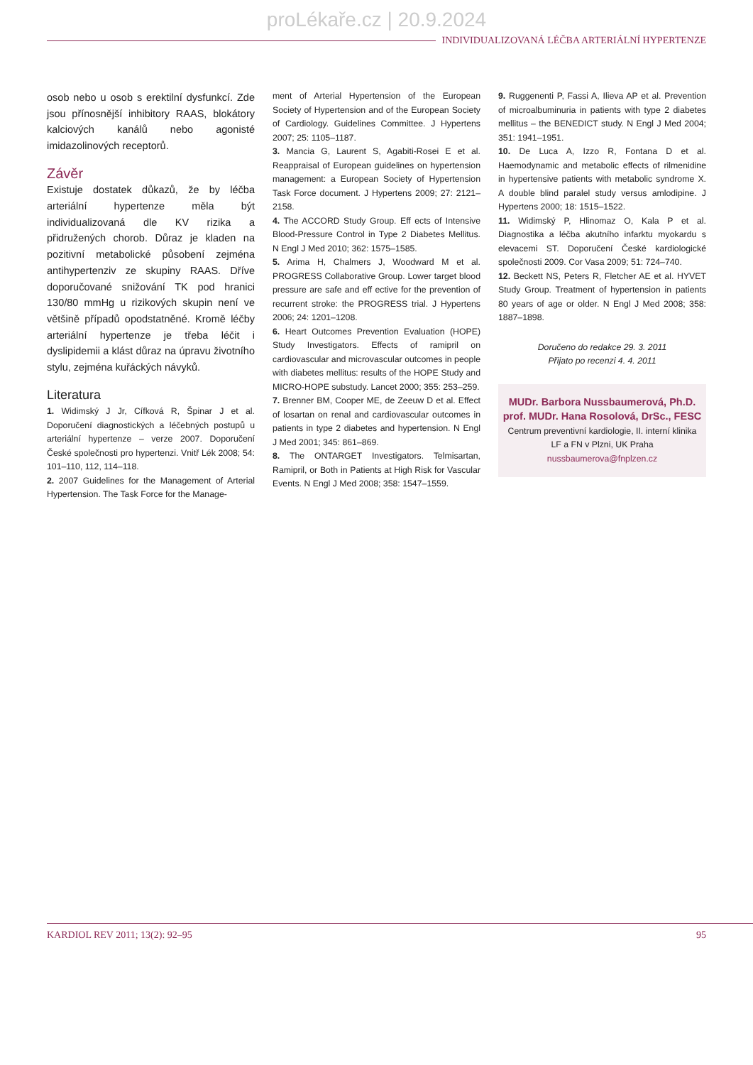proLékaře.cz | 20.9.2024
INDIVIDUALIZOVANÁ LÉČBA ARTERIÁLNÍ HYPERTENZE
osob nebo u osob s erektilní dysfunkcí. Zde jsou přínosnější inhibitory RAAS, blokátory kalciových kanálů nebo agonisté imidazolinových receptorů.
Závěr
Existuje dostatek důkazů, že by léčba arteriální hypertenze měla být individualizovaná dle KV rizika a přidružených chorob. Důraz je kladen na pozitivní metabolické působení zejména antihypertenziv ze skupiny RAAS. Dříve doporučované snižování TK pod hranici 130/80 mmHg u rizikových skupin není ve většině případů opodstatněné. Kromě léčby arteriální hypertenze je třeba léčit i dyslipidemii a klást důraz na úpravu životního stylu, zejména kuřáckých návyků.
Literatura
1. Widimský J Jr, Cífková R, Špinar J et al. Doporučení diagnostických a léčebných postupů u arteriální hypertenze – verze 2007. Doporučení České společnosti pro hypertenzi. Vnitř Lék 2008; 54: 101–110, 112, 114–118.
2. 2007 Guidelines for the Management of Arterial Hypertension. The Task Force for the Manage-
ment of Arterial Hypertension of the European Society of Hypertension and of the European Society of Cardiology. Guidelines Committee. J Hypertens 2007; 25: 1105–1187.
3. Mancia G, Laurent S, Agabiti-Rosei E et al. Reappraisal of European guidelines on hypertension management: a European Society of Hypertension Task Force document. J Hypertens 2009; 27: 2121–2158.
4. The ACCORD Study Group. Eff ects of Intensive Blood-Pressure Control in Type 2 Diabetes Mellitus. N Engl J Med 2010; 362: 1575–1585.
5. Arima H, Chalmers J, Woodward M et al. PROGRESS Collaborative Group. Lower target blood pressure are safe and eff ective for the prevention of recurrent stroke: the PROGRESS trial. J Hypertens 2006; 24: 1201–1208.
6. Heart Outcomes Prevention Evaluation (HOPE) Study Investigators. Effects of ramipril on cardiovascular and microvascular outcomes in people with diabetes mellitus: results of the HOPE Study and MICRO-HOPE substudy. Lancet 2000; 355: 253–259.
7. Brenner BM, Cooper ME, de Zeeuw D et al. Effect of losartan on renal and cardiovascular outcomes in patients in type 2 diabetes and hypertension. N Engl J Med 2001; 345: 861–869.
8. The ONTARGET Investigators. Telmisartan, Ramipril, or Both in Patients at High Risk for Vascular Events. N Engl J Med 2008; 358: 1547–1559.
9. Ruggenenti P, Fassi A, Ilieva AP et al. Prevention of microalbuminuria in patients with type 2 diabetes mellitus – the BENEDICT study. N Engl J Med 2004; 351: 1941–1951.
10. De Luca A, Izzo R, Fontana D et al. Haemodynamic and metabolic effects of rilmenidine in hypertensive patients with metabolic syndrome X. A double blind paralel study versus amlodipine. J Hypertens 2000; 18: 1515–1522.
11. Widimský P, Hlinomaz O, Kala P et al. Diagnostika a léčba akutního infarktu myokardu s elevacemi ST. Doporučení České kardiologické společnosti 2009. Cor Vasa 2009; 51: 724–740.
12. Beckett NS, Peters R, Fletcher AE et al. HYVET Study Group. Treatment of hypertension in patients 80 years of age or older. N Engl J Med 2008; 358: 1887–1898.
Doručeno do redakce 29. 3. 2011
Přijato po recenzi 4. 4. 2011
MUDr. Barbora Nussbaumerová, Ph.D.
prof. MUDr. Hana Rosolová, DrSc., FESC
Centrum preventivní kardiologie, II. interní klinika
LF a FN v Plzni, UK Praha
nussbaumerova@fnplzen.cz
KARDIOL REV 2011; 13(2): 92–95 95